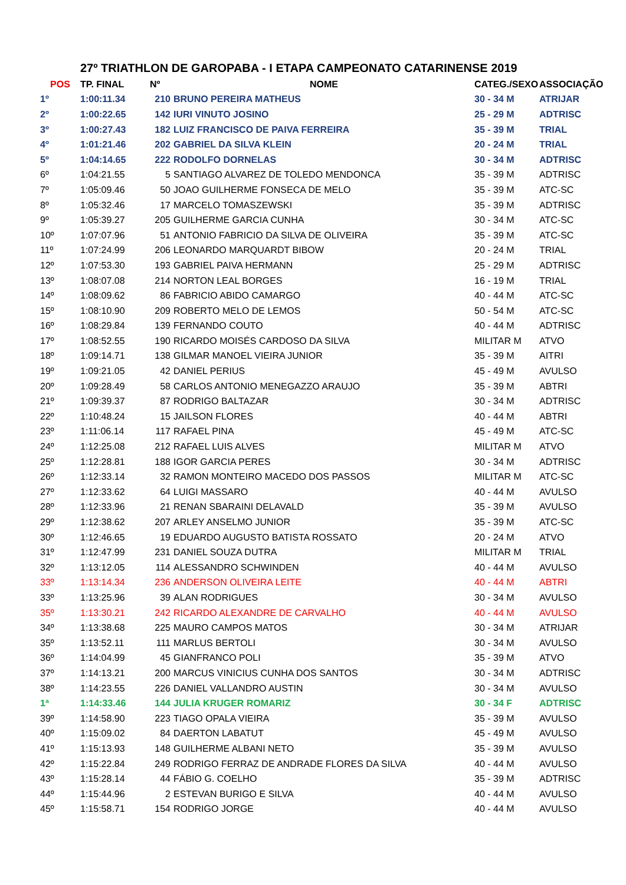27º TRIATHLON DE GAROPABA - I ETAPA CAMPEONATO CATARINENSE 2019
| POS | TP. FINAL | Nº | NOME | CATEG./SEXO | ASSOCIAÇÃO |
| --- | --- | --- | --- | --- | --- |
| 1º | 1:00:11.34 | 210 | BRUNO PEREIRA MATHEUS | 30 - 34 M | ATRIJAR |
| 2º | 1:00:22.65 | 142 | IURI VINUTO JOSINO | 25 - 29 M | ADTRISC |
| 3º | 1:00:27.43 | 182 | LUIZ FRANCISCO DE PAIVA FERREIRA | 35 - 39 M | TRIAL |
| 4º | 1:01:21.46 | 202 | GABRIEL DA SILVA KLEIN | 20 - 24 M | TRIAL |
| 5º | 1:04:14.65 | 222 | RODOLFO DORNELAS | 30 - 34 M | ADTRISC |
| 6º | 1:04:21.55 | 5 | SANTIAGO ALVAREZ DE TOLEDO MENDONCA | 35 - 39 M | ADTRISC |
| 7º | 1:05:09.46 | 50 | JOAO GUILHERME FONSECA DE MELO | 35 - 39 M | ATC-SC |
| 8º | 1:05:32.46 | 17 | MARCELO TOMASZEWSKI | 35 - 39 M | ADTRISC |
| 9º | 1:05:39.27 | 205 | GUILHERME GARCIA CUNHA | 30 - 34 M | ATC-SC |
| 10º | 1:07:07.96 | 51 | ANTONIO FABRICIO DA SILVA DE OLIVEIRA | 35 - 39 M | ATC-SC |
| 11º | 1:07:24.99 | 206 | LEONARDO MARQUARDT BIBOW | 20 - 24 M | TRIAL |
| 12º | 1:07:53.30 | 193 | GABRIEL PAIVA HERMANN | 25 - 29 M | ADTRISC |
| 13º | 1:08:07.08 | 214 | NORTON LEAL BORGES | 16 - 19 M | TRIAL |
| 14º | 1:08:09.62 | 86 | FABRICIO ABIDO CAMARGO | 40 - 44 M | ATC-SC |
| 15º | 1:08:10.90 | 209 | ROBERTO MELO DE LEMOS | 50 - 54 M | ATC-SC |
| 16º | 1:08:29.84 | 139 | FERNANDO COUTO | 40 - 44 M | ADTRISC |
| 17º | 1:08:52.55 | 190 | RICARDO MOISÉS CARDOSO DA SILVA | MILITAR M | ATVO |
| 18º | 1:09:14.71 | 138 | GILMAR MANOEL VIEIRA JUNIOR | 35 - 39 M | AITRI |
| 19º | 1:09:21.05 | 42 | DANIEL PERIUS | 45 - 49 M | AVULSO |
| 20º | 1:09:28.49 | 58 | CARLOS ANTONIO MENEGAZZO ARAUJO | 35 - 39 M | ABTRI |
| 21º | 1:09:39.37 | 87 | RODRIGO BALTAZAR | 30 - 34 M | ADTRISC |
| 22º | 1:10:48.24 | 15 | JAILSON FLORES | 40 - 44 M | ABTRI |
| 23º | 1:11:06.14 | 117 | RAFAEL PINA | 45 - 49 M | ATC-SC |
| 24º | 1:12:25.08 | 212 | RAFAEL LUIS ALVES | MILITAR M | ATVO |
| 25º | 1:12:28.81 | 188 | IGOR GARCIA PERES | 30 - 34 M | ADTRISC |
| 26º | 1:12:33.14 | 32 | RAMON MONTEIRO MACEDO DOS PASSOS | MILITAR M | ATC-SC |
| 27º | 1:12:33.62 | 64 | LUIGI MASSARO | 40 - 44 M | AVULSO |
| 28º | 1:12:33.96 | 21 | RENAN SBARAINI DELAVALD | 35 - 39 M | AVULSO |
| 29º | 1:12:38.62 | 207 | ARLEY ANSELMO JUNIOR | 35 - 39 M | ATC-SC |
| 30º | 1:12:46.65 | 19 | EDUARDO AUGUSTO BATISTA ROSSATO | 20 - 24 M | ATVO |
| 31º | 1:12:47.99 | 231 | DANIEL SOUZA DUTRA | MILITAR M | TRIAL |
| 32º | 1:13:12.05 | 114 | ALESSANDRO SCHWINDEN | 40 - 44 M | AVULSO |
| 33º | 1:13:14.34 | 236 | ANDERSON OLIVEIRA LEITE | 40 - 44 M | ABTRI |
| 33º | 1:13:25.96 | 39 | ALAN RODRIGUES | 30 - 34 M | AVULSO |
| 35º | 1:13:30.21 | 242 | RICARDO ALEXANDRE DE CARVALHO | 40 - 44 M | AVULSO |
| 34º | 1:13:38.68 | 225 | MAURO CAMPOS MATOS | 30 - 34 M | ATRIJAR |
| 35º | 1:13:52.11 | 111 | MARLUS BERTOLI | 30 - 34 M | AVULSO |
| 36º | 1:14:04.99 | 45 | GIANFRANCO POLI | 35 - 39 M | ATVO |
| 37º | 1:14:13.21 | 200 | MARCUS VINICIUS CUNHA DOS SANTOS | 30 - 34 M | ADTRISC |
| 38º | 1:14:23.55 | 226 | DANIEL VALLANDRO AUSTIN | 30 - 34 M | AVULSO |
| 1ª | 1:14:33.46 | 144 | JULIA KRUGER ROMARIZ | 30 - 34 F | ADTRISC |
| 39º | 1:14:58.90 | 223 | TIAGO OPALA VIEIRA | 35 - 39 M | AVULSO |
| 40º | 1:15:09.02 | 84 | DAERTON LABATUT | 45 - 49 M | AVULSO |
| 41º | 1:15:13.93 | 148 | GUILHERME ALBANI NETO | 35 - 39 M | AVULSO |
| 42º | 1:15:22.84 | 249 | RODRIGO FERRAZ DE ANDRADE FLORES DA SILVA | 40 - 44 M | AVULSO |
| 43º | 1:15:28.14 | 44 | FÁBIO G. COELHO | 35 - 39 M | ADTRISC |
| 44º | 1:15:44.96 | 2 | ESTEVAN BURIGO E SILVA | 40 - 44 M | AVULSO |
| 45º | 1:15:58.71 | 154 | RODRIGO JORGE | 40 - 44 M | AVULSO |